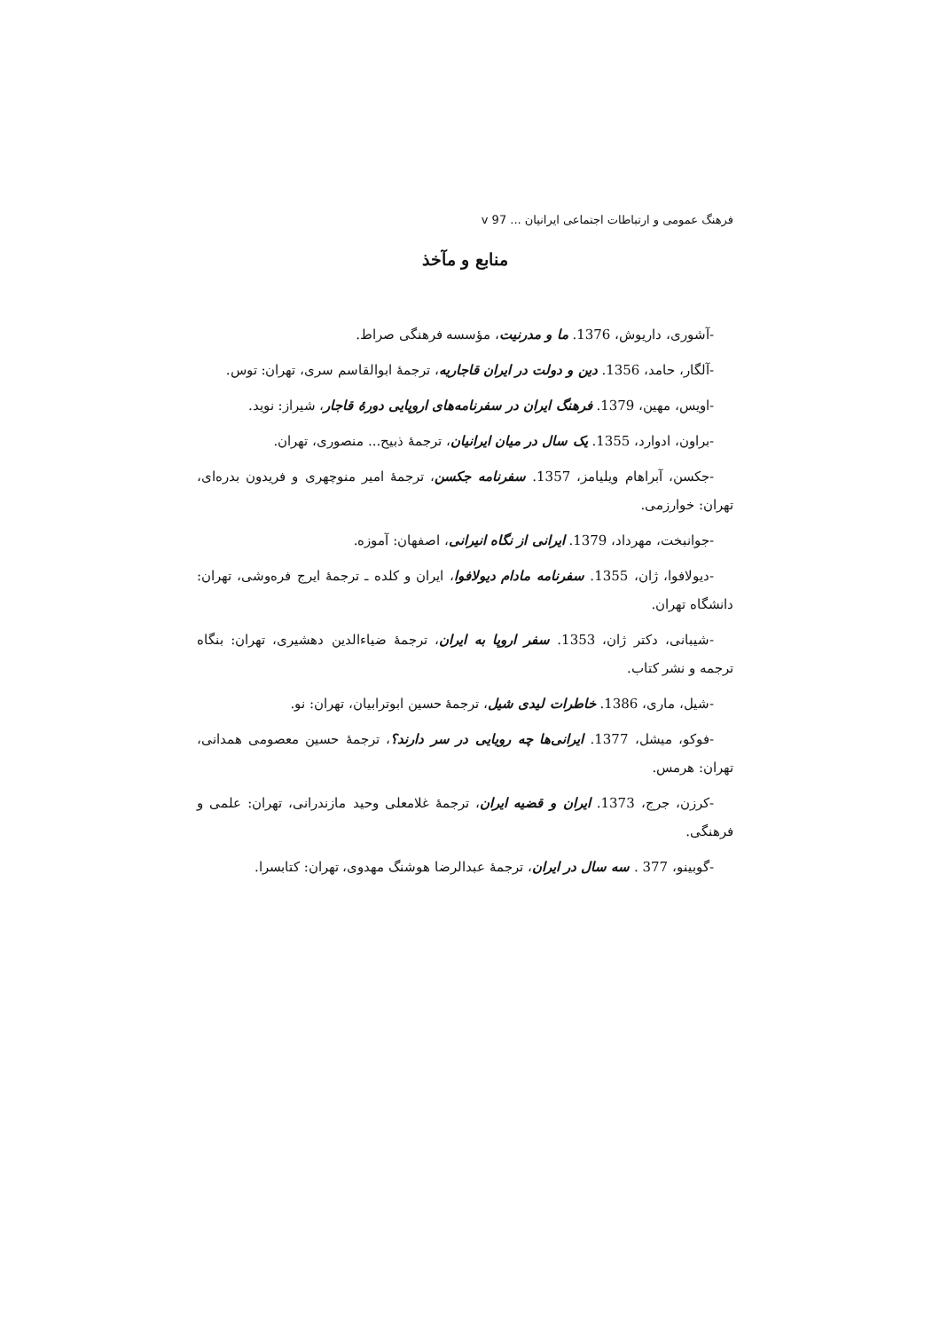فرهنگ عمومی و ارتباطات اجتماعی ایرانیان ... v 97
منابع و مآخذ
-آشوری، داریوش، 1376. ما و مدرنیت، مؤسسه فرهنگی صراط.
-آلگار، حامد، 1356. دین و دولت در ایران قاجاریه، ترجمهٔ ابوالقاسم سری، تهران: توس.
-اویس، مهین، 1379. فرهنگ ایران در سفرنامه‌های اروپایی دورهٔ قاجار، شیراز: نوید.
-براون، ادوارد، 1355. یک سال در میان ایرانیان، ترجمهٔ ذبیح... منصوری، تهران.
-جکسن، آبراهام ویلیامز، 1357. سفرنامه جکسن، ترجمهٔ امیر منوچهری و فریدون بدره‌ای، تهران: خوارزمی.
-جوانبخت، مهرداد، 1379. ایرانی از نگاه انیرانی، اصفهان: آموزه.
-دیولافوا، ژان، 1355. سفرنامه مادام دیولافوا، ایران و کلده ـ ترجمهٔ ایرج فره‌وشی، تهران: دانشگاه تهران.
-شیبانی، دکتر ژان، 1353. سفر اروپا به ایران، ترجمهٔ ضیاءالدین دهشیری، تهران: بنگاه ترجمه و نشر کتاب.
-شیل، ماری، 1386. خاطرات لیدی شیل، ترجمهٔ حسین ابوترابیان، تهران: نو.
-فوکو، میشل، 1377. ایرانی‌ها چه رویایی در سر دارند؟، ترجمهٔ حسین معصومی همدانی، تهران: هرمس.
-کرزن، جرج، 1373. ایران و قضیه ایران، ترجمهٔ غلامعلی وحید مازندرانی، تهران: علمی و فرهنگی.
-گوبینو، 377 . سه سال در ایران، ترجمهٔ عبدالرضا هوشنگ مهدوی، تهران: کتابسرا.